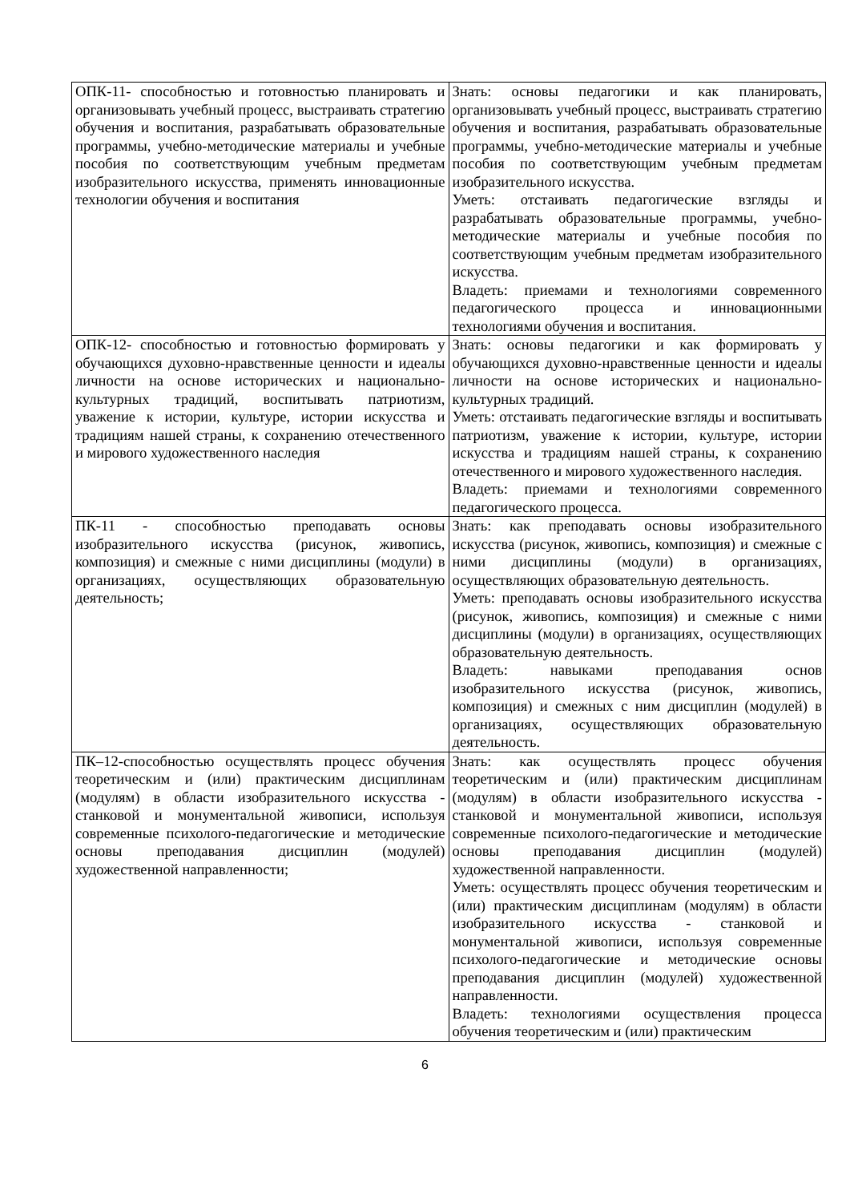| ОПК-11- способностью и готовностью планировать и организовывать учебный процесс, выстраивать стратегию обучения и воспитания, разрабатывать образовательные программы, учебно-методические материалы и учебные пособия по соответствующим учебным предметам изобразительного искусства, применять инновационные технологии обучения и воспитания | Знать: основы педагогики и как планировать, организовывать учебный процесс, выстраивать стратегию обучения и воспитания, разрабатывать образовательные программы, учебно-методические материалы и учебные пособия по соответствующим учебным предметам изобразительного искусства. Уметь: отстаивать педагогические взгляды и разрабатывать образовательные программы, учебно-методические материалы и учебные пособия по соответствующим учебным предметам изобразительного искусства. Владеть: приемами и технологиями современного педагогического процесса и инновационными технологиями обучения и воспитания. |
| ОПК-12- способностью и готовностью формировать у обучающихся духовно-нравственные ценности и идеалы личности на основе исторических и национально-культурных традиций, воспитывать патриотизм, уважение к истории, культуре, истории искусства и традициям нашей страны, к сохранению отечественного и мирового художественного наследия | Знать: основы педагогики и как формировать у обучающихся духовно-нравственные ценности и идеалы личности на основе исторических и национально-культурных традиций. Уметь: отстаивать педагогические взгляды и воспитывать патриотизм, уважение к истории, культуре, истории искусства и традициям нашей страны, к сохранению отечественного и мирового художественного наследия. Владеть: приемами и технологиями современного педагогического процесса. |
| ПК-11 - способностью преподавать основы изобразительного искусства (рисунок, живопись, композиция) и смежные с ними дисциплины (модули) в организациях, осуществляющих образовательную деятельность; | Знать: как преподавать основы изобразительного искусства (рисунок, живопись, композиция) и смежные с ними дисциплины (модули) в организациях, осуществляющих образовательную деятельность. Уметь: преподавать основы изобразительного искусства (рисунок, живопись, композиция) и смежные с ними дисциплины (модули) в организациях, осуществляющих образовательную деятельность. Владеть: навыками преподавания основ изобразительного искусства (рисунок, живопись, композиция) и смежных с ним дисциплин (модулей) в организациях, осуществляющих образовательную деятельность. |
| ПК–12-способностью осуществлять процесс обучения теоретическим и (или) практическим дисциплинам (модулям) в области изобразительного искусства - станковой и монументальной живописи, используя современные психолого-педагогические и методические основы преподавания дисциплин (модулей) художественной направленности; | Знать: как осуществлять процесс обучения теоретическим и (или) практическим дисциплинам (модулям) в области изобразительного искусства - станковой и монументальной живописи, используя современные психолого-педагогические и методические основы преподавания дисциплин (модулей) художественной направленности. Уметь: осуществлять процесс обучения теоретическим и (или) практическим дисциплинам (модулям) в области изобразительного искусства - станковой и монументальной живописи, используя современные психолого-педагогические и методические основы преподавания дисциплин (модулей) художественной направленности. Владеть: технологиями осуществления процесса обучения теоретическим и (или) практическим |
6